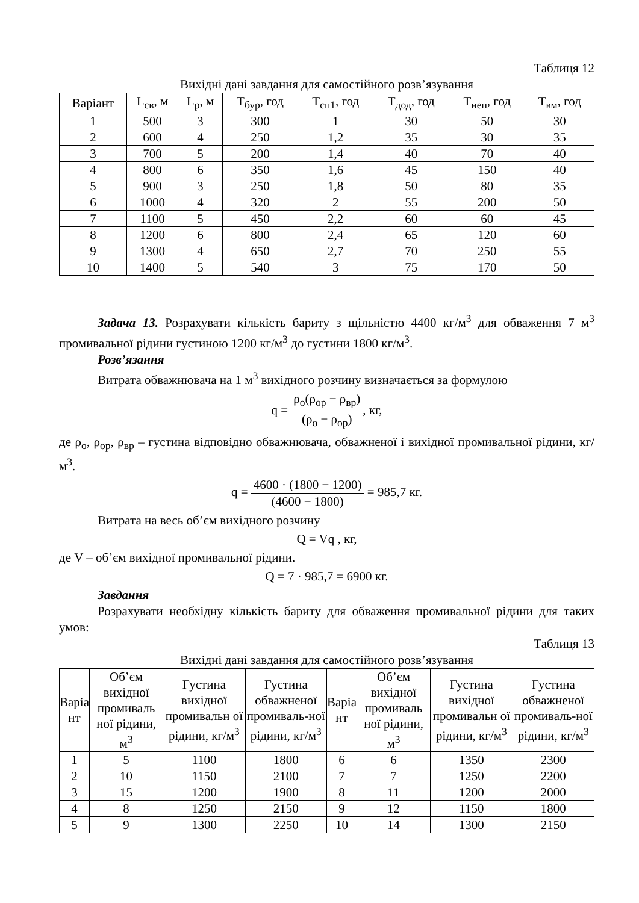Таблиця 12
Вихідні дані завдання для самостійного розв’язування
| Варіант | L<sub>св</sub>, м | L<sub>р</sub>, м | Т<sub>бур</sub>, год | Т<sub>сп1</sub>, год | Т<sub>дод</sub>, год | Т<sub>неп</sub>, год | Т<sub>вм</sub>, год |
| --- | --- | --- | --- | --- | --- | --- | --- |
| 1 | 500 | 3 | 300 | 1 | 30 | 50 | 30 |
| 2 | 600 | 4 | 250 | 1,2 | 35 | 30 | 35 |
| 3 | 700 | 5 | 200 | 1,4 | 40 | 70 | 40 |
| 4 | 800 | 6 | 350 | 1,6 | 45 | 150 | 40 |
| 5 | 900 | 3 | 250 | 1,8 | 50 | 80 | 35 |
| 6 | 1000 | 4 | 320 | 2 | 55 | 200 | 50 |
| 7 | 1100 | 5 | 450 | 2,2 | 60 | 60 | 45 |
| 8 | 1200 | 6 | 800 | 2,4 | 65 | 120 | 60 |
| 9 | 1300 | 4 | 650 | 2,7 | 70 | 250 | 55 |
| 10 | 1400 | 5 | 540 | 3 | 75 | 170 | 50 |
Задача 13. Розрахувати кількість бариту з щільністю 4400 кг/м<sup>3</sup> для обваження 7 м<sup>3</sup> промивальної рідини густиною 1200 кг/м<sup>3</sup> до густини 1800 кг/м<sup>3</sup>.
Розв’язання
Витрата обважнювача на 1 м<sup>3</sup> вихідного розчину визначається за формулою
q = ρ<sub>о</sub>(ρ<sub>ор</sub> − ρ<sub>вр</sub>) (ρ<sub>о</sub> − ρ<sub>ор</sub>), кг,
де ρ<sub>о</sub>, ρ<sub>ор</sub>, ρ<sub>вр</sub> – густина відповідно обважнювача, обважненої і вихідної промивальної рідини, кг/м<sup>3</sup>.
q = 4600 · (1800 − 1200) (4600 − 1800) = 985,7 кг.
Витрата на весь об’єм вихідного розчину
Q = Vq , кг,
де V – об’єм вихідної промивальної рідини.
Q = 7 · 985,7 = 6900 кг.
Завдання
Розрахувати необхідну кількість бариту для обваження промивальної рідини для таких умов:
Таблиця 13
Вихідні дані завдання для самостійного розв’язування
| Варіа нт | Об’єм вихідної промиваль ної рідини, м<sup>3</sup> | Густина вихідної промивальн ої рідини, кг/м<sup>3</sup> | Густина обважненої промиваль-ної рідини, кг/м<sup>3</sup> | Варіа нт | Об’єм вихідної промиваль ної рідини, м<sup>3</sup> | Густина вихідної промивальн ої рідини, кг/м<sup>3</sup> | Густина обважненої промиваль-ної рідини, кг/м<sup>3</sup> |
| --- | --- | --- | --- | --- | --- | --- | --- |
| 1 | 5 | 1100 | 1800 | 6 | 6 | 1350 | 2300 |
| 2 | 10 | 1150 | 2100 | 7 | 7 | 1250 | 2200 |
| 3 | 15 | 1200 | 1900 | 8 | 11 | 1200 | 2000 |
| 4 | 8 | 1250 | 2150 | 9 | 12 | 1150 | 1800 |
| 5 | 9 | 1300 | 2250 | 10 | 14 | 1300 | 2150 |